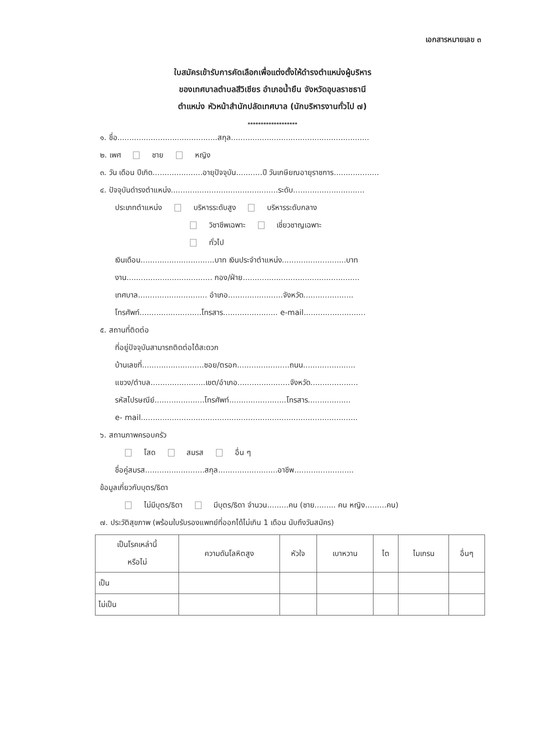เอกสารหมายเลข ๓
ใบสมัครเข้ารับการคัดเลือกเพื่อแต่งตั้งให้ดำรงตำแหน่งผู้บริหาร
ของเทศบาลตำบลสีวิเชียร อำเภอน้ำยืน จังหวัดอุบลราชธานี
ตำแหน่ง หัวหน้าสำนักปลัดเทศบาล (นักบริหารงานทั่วไป ๗)
*******************
๑. ชื่อ..........................................สกุล..........................................................
๒. เพศ ชาย หญิง
๓. วัน เดือน ปีเกิด.....................อายุปัจจุบัน...........ปี วันเกษียณอายุราชการ...................
๔. ปัจจุบันดำรงตำแหน่ง.............................................ระดับ..............................
ประเภทตำแหน่ง บริหารระดับสูง บริหารระดับกลาง
วิชาชีพเฉพาะ เชี่ยวชาญเฉพาะ
ทั่วไป
เงินเดือน...............................บาท เงินประจำตำแหน่ง...........................บาท
งาน.................................... กอง/ฝ่าย.................................................
เทศบาล............................. อำเภอ.......................จังหวัด.....................
โทรศัพท์..........................โทรสาร....................... e-mail..........................
๕. สถานที่ติดต่อ
ที่อยู่ปัจจุบันสามารถติดต่อได้สะดวก
บ้านเลขที่..........................ซอย/ตรอก......................ถนน......................
แขวง/ตำบล.......................เขต/อำเภอ......................จังหวัด....................
รหัสไปรษณีย์.....................โทรศัพท์........................โทรสาร..................
e- mail...........................................................................................
๖. สถานภาพครอบครัว
โสด สมรส อื่น ๆ
ชื่อคู่สมรส.........................สกุล.........................อาชีพ.........................
ข้อมูลเกี่ยวกับบุตร/ธิดา
ไม่มีบุตร/ธิดา มีบุตร/ธิดา จำนวน.........คน (ชาย......... คน หญิง.........คน)
๗. ประวัติสุขภาพ (พร้อมใบรับรองแพทย์ที่ออกได้ไม่เกิน 1 เดือน นับถึงวันสมัคร)
| เป็นโรคเหล่านี้ หรือไม่ | ความดันโลหิตสูง | หัวใจ | เบาหวาน | ไต | ไมเกรน | อื่นๆ |
| --- | --- | --- | --- | --- | --- | --- |
| เป็น | | | | | | |
| ไม่เป็น | | | | | | |